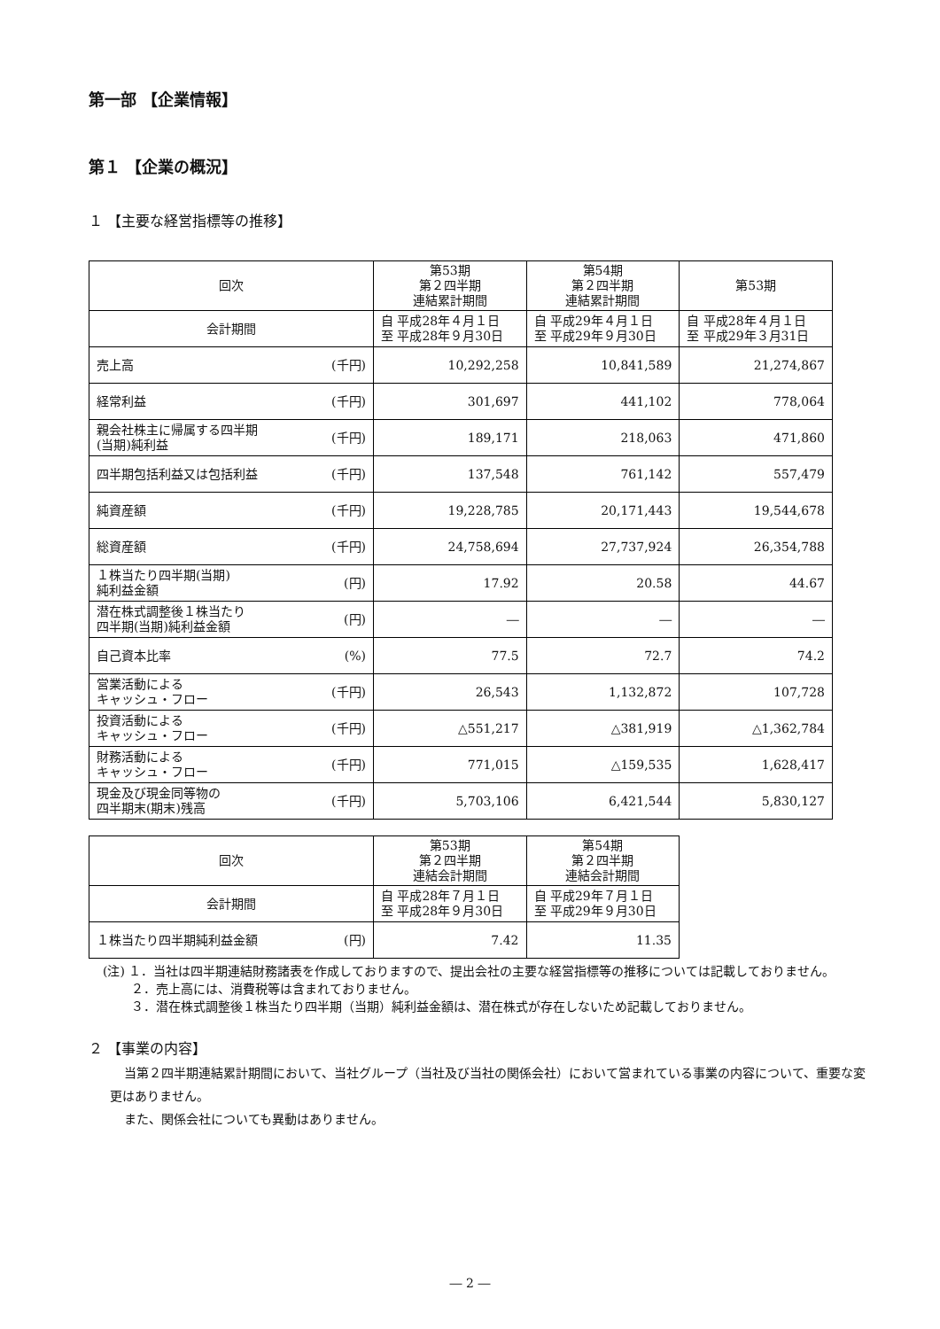第一部 【企業情報】
第１ 【企業の概況】
１ 【主要な経営指標等の推移】
| 回次 | 第53期 第２四半期 連結累計期間 | 第54期 第２四半期 連結累計期間 | 第53期 |
| --- | --- | --- | --- |
| 会計期間 | 自 平成28年４月１日 至 平成28年９月30日 | 自 平成29年４月１日 至 平成29年９月30日 | 自 平成28年４月１日 至 平成29年３月31日 |
| 売上高 (千円) | 10,292,258 | 10,841,589 | 21,274,867 |
| 経常利益 (千円) | 301,697 | 441,102 | 778,064 |
| 親会社株主に帰属する四半期 (当期)純利益 (千円) | 189,171 | 218,063 | 471,860 |
| 四半期包括利益又は包括利益 (千円) | 137,548 | 761,142 | 557,479 |
| 純資産額 (千円) | 19,228,785 | 20,171,443 | 19,544,678 |
| 総資産額 (千円) | 24,758,694 | 27,737,924 | 26,354,788 |
| １株当たり四半期(当期) 純利益金額 (円) | 17.92 | 20.58 | 44.67 |
| 潜在株式調整後１株当たり 四半期(当期)純利益金額 (円) | ― | ― | ― |
| 自己資本比率 (%) | 77.5 | 72.7 | 74.2 |
| 営業活動による キャッシュ・フロー (千円) | 26,543 | 1,132,872 | 107,728 |
| 投資活動による キャッシュ・フロー (千円) | △551,217 | △381,919 | △1,362,784 |
| 財務活動による キャッシュ・フロー (千円) | 771,015 | △159,535 | 1,628,417 |
| 現金及び現金同等物の 四半期末(期末)残高 (千円) | 5,703,106 | 6,421,544 | 5,830,127 |
| 回次 | 第53期 第２四半期 連結会計期間 | 第54期 第２四半期 連結会計期間 |
| --- | --- | --- |
| 会計期間 | 自 平成28年７月１日 至 平成28年９月30日 | 自 平成29年７月１日 至 平成29年９月30日 |
| １株当たり四半期純利益金額 (円) | 7.42 | 11.35 |
(注) １．当社は四半期連結財務諸表を作成しておりますので、提出会社の主要な経営指標等の推移については記載しておりません。
　　 ２．売上高には、消費税等は含まれておりません。
　　 ３．潜在株式調整後１株当たり四半期（当期）純利益金額は、潜在株式が存在しないため記載しておりません。
２ 【事業の内容】
当第２四半期連結累計期間において、当社グループ（当社及び当社の関係会社）において営まれている事業の内容について、重要な変更はありません。
また、関係会社についても異動はありません。
― 2 ―